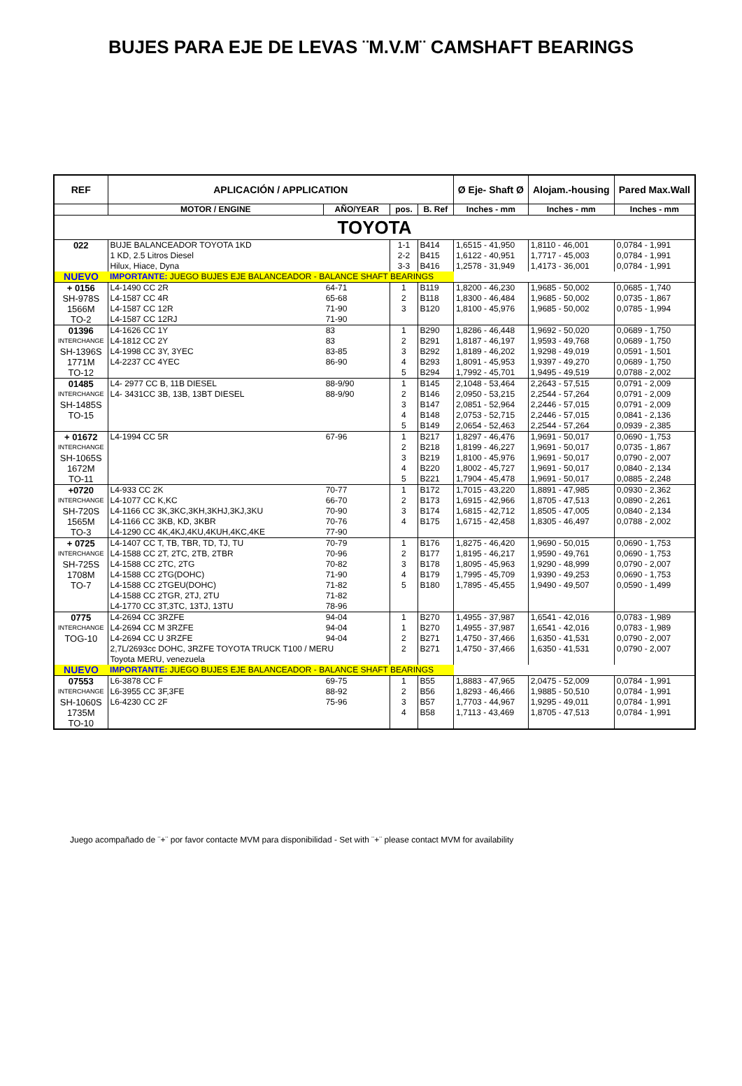BUJES PARA EJE DE LEVAS ¨M.V.M¨ CAMSHAFT BEARINGS
| REF | APLICACIÓN / APPLICATION | | | | Ø Eje- Shaft Ø | Alojam.-housing | Pared Max.Wall |
| --- | --- | --- | --- | --- | --- | --- | --- |
| | MOTOR / ENGINE | AÑO/YEAR | pos. | B. Ref | Inches - mm | Inches - mm | Inches - mm |
| TOYOTA | | | | | | | |
| 022 | BUJE BALANCEADOR TOYOTA 1KD | | 1-1 | B414 | 1,6515 - 41,950 | 1,8110 - 46,001 | 0,0784 - 1,991 |
| | 1 KD, 2.5 Litros Diesel | | 2-2 | B415 | 1,6122 - 40,951 | 1,7717 - 45,003 | 0,0784 - 1,991 |
| | Hilux, Hiace, Dyna | | 3-3 | B416 | 1,2578 - 31,949 | 1,4173 - 36,001 | 0,0784 - 1,991 |
| NUEVO | IMPORTANTE: JUEGO BUJES EJE BALANCEADOR - BALANCE SHAFT BEARINGS | | | | | | |
| + 0156 | L4-1490 CC 2R | 64-71 | 1 | B119 | 1,8200 - 46,230 | 1,9685 - 50,002 | 0,0685 - 1,740 |
| SH-978S | L4-1587 CC 4R | 65-68 | 2 | B118 | 1,8300 - 46,484 | 1,9685 - 50,002 | 0,0735 - 1,867 |
| 1566M | L4-1587 CC 12R | 71-90 | 3 | B120 | 1,8100 - 45,976 | 1,9685 - 50,002 | 0,0785 - 1,994 |
| TO-2 | L4-1587 CC 12RJ | 71-90 | | | | | |
| 01396 | L4-1626 CC 1Y | 83 | 1 | B290 | 1,8286 - 46,448 | 1,9692 - 50,020 | 0,0689 - 1,750 |
| INTERCHANGE | L4-1812 CC 2Y | 83 | 2 | B291 | 1,8187 - 46,197 | 1,9593 - 49,768 | 0,0689 - 1,750 |
| SH-1396S | L4-1998 CC 3Y, 3YEC | 83-85 | 3 | B292 | 1,8189 - 46,202 | 1,9298 - 49,019 | 0,0591 - 1,501 |
| 1771M | L4-2237 CC 4YEC | 86-90 | 4 | B293 | 1,8091 - 45,953 | 1,9397 - 49,270 | 0,0689 - 1,750 |
| TO-12 | | | 5 | B294 | 1,7992 - 45,701 | 1,9495 - 49,519 | 0,0788 - 2,002 |
| 01485 | L4- 2977 CC B, 11B DIESEL | 88-9/90 | 1 | B145 | 2,1048 - 53,464 | 2,2643 - 57,515 | 0,0791 - 2,009 |
| INTERCHANGE | L4- 3431CC 3B, 13B, 13BT DIESEL | 88-9/90 | 2 | B146 | 2,0950 - 53,215 | 2,2544 - 57,264 | 0,0791 - 2,009 |
| SH-1485S | | | 3 | B147 | 2,0851 - 52,964 | 2,2446 - 57,015 | 0,0791 - 2,009 |
| TO-15 | | | 4 | B148 | 2,0753 - 52,715 | 2,2446 - 57,015 | 0,0841 - 2,136 |
| | | | 5 | B149 | 2,0654 - 52,463 | 2,2544 - 57,264 | 0,0939 - 2,385 |
| + 01672 | L4-1994 CC 5R | 67-96 | 1 | B217 | 1,8297 - 46,476 | 1,9691 - 50,017 | 0,0690 - 1,753 |
| INTERCHANGE | | | 2 | B218 | 1,8199 - 46,227 | 1,9691 - 50,017 | 0,0735 - 1,867 |
| SH-1065S | | | 3 | B219 | 1,8100 - 45,976 | 1,9691 - 50,017 | 0,0790 - 2,007 |
| 1672M | | | 4 | B220 | 1,8002 - 45,727 | 1,9691 - 50,017 | 0,0840 - 2,134 |
| TO-11 | | | 5 | B221 | 1,7904 - 45,478 | 1,9691 - 50,017 | 0,0885 - 2,248 |
| +0720 | L4-933 CC 2K | 70-77 | 1 | B172 | 1,7015 - 43,220 | 1,8891 - 47,985 | 0,0930 - 2,362 |
| INTERCHANGE | L4-1077 CC K,KC | 66-70 | 2 | B173 | 1,6915 - 42,966 | 1,8705 - 47,513 | 0,0890 - 2,261 |
| SH-720S | L4-1166 CC 3K,3KC,3KH,3KHJ,3KJ,3KU | 70-90 | 3 | B174 | 1,6815 - 42,712 | 1,8505 - 47,005 | 0,0840 - 2,134 |
| 1565M | L4-1166 CC 3KB, KD, 3KBR | 70-76 | 4 | B175 | 1,6715 - 42,458 | 1,8305 - 46,497 | 0,0788 - 2,002 |
| TO-3 | L4-1290 CC 4K,4KJ,4KU,4KUH,4KC,4KE | 77-90 | | | | | |
| + 0725 | L4-1407 CC T, TB, TBR, TD, TJ, TU | 70-79 | 1 | B176 | 1,8275 - 46,420 | 1,9690 - 50,015 | 0,0690 - 1,753 |
| INTERCHANGE | L4-1588 CC 2T, 2TC, 2TB, 2TBR | 70-96 | 2 | B177 | 1,8195 - 46,217 | 1,9590 - 49,761 | 0,0690 - 1,753 |
| SH-725S | L4-1588 CC 2TC, 2TG | 70-82 | 3 | B178 | 1,8095 - 45,963 | 1,9290 - 48,999 | 0,0790 - 2,007 |
| 1708M | L4-1588 CC 2TG(DOHC) | 71-90 | 4 | B179 | 1,7995 - 45,709 | 1,9390 - 49,253 | 0,0690 - 1,753 |
| TO-7 | L4-1588 CC 2TGEU(DOHC) | 71-82 | 5 | B180 | 1,7895 - 45,455 | 1,9490 - 49,507 | 0,0590 - 1,499 |
| | L4-1588 CC 2TGR, 2TJ, 2TU | 71-82 | | | | | |
| | L4-1770 CC 3T,3TC, 13TJ, 13TU | 78-96 | | | | | |
| 0775 | L4-2694 CC 3RZFE | 94-04 | 1 | B270 | 1,4955 - 37,987 | 1,6541 - 42,016 | 0,0783 - 1,989 |
| INTERCHANGE | L4-2694 CC M 3RZFE | 94-04 | 1 | B270 | 1,4955 - 37,987 | 1,6541 - 42,016 | 0,0783 - 1,989 |
| TOG-10 | L4-2694 CC U 3RZFE | 94-04 | 2 | B271 | 1,4750 - 37,466 | 1,6350 - 41,531 | 0,0790 - 2,007 |
| | 2,7L/2693cc DOHC, 3RZFE TOYOTA TRUCK T100 / MERU | | 2 | B271 | 1,4750 - 37,466 | 1,6350 - 41,531 | 0,0790 - 2,007 |
| | Toyota MERU, venezuela | | | | | | |
| NUEVO | IMPORTANTE: JUEGO BUJES EJE BALANCEADOR - BALANCE SHAFT BEARINGS | | | | | | |
| 07553 | L6-3878 CC F | 69-75 | 1 | B55 | 1,8883 - 47,965 | 2,0475 - 52,009 | 0,0784 - 1,991 |
| INTERCHANGE | L6-3955 CC 3F,3FE | 88-92 | 2 | B56 | 1,8293 - 46,466 | 1,9885 - 50,510 | 0,0784 - 1,991 |
| SH-1060S | L6-4230 CC 2F | 75-96 | 3 | B57 | 1,7703 - 44,967 | 1,9295 - 49,011 | 0,0784 - 1,991 |
| 1735M | | | 4 | B58 | 1,7113 - 43,469 | 1,8705 - 47,513 | 0,0784 - 1,991 |
| TO-10 | | | | | | | |
Juego acompañado de ¨+¨ por favor contacte MVM para disponibilidad - Set with ¨+¨ please contact MVM for availability